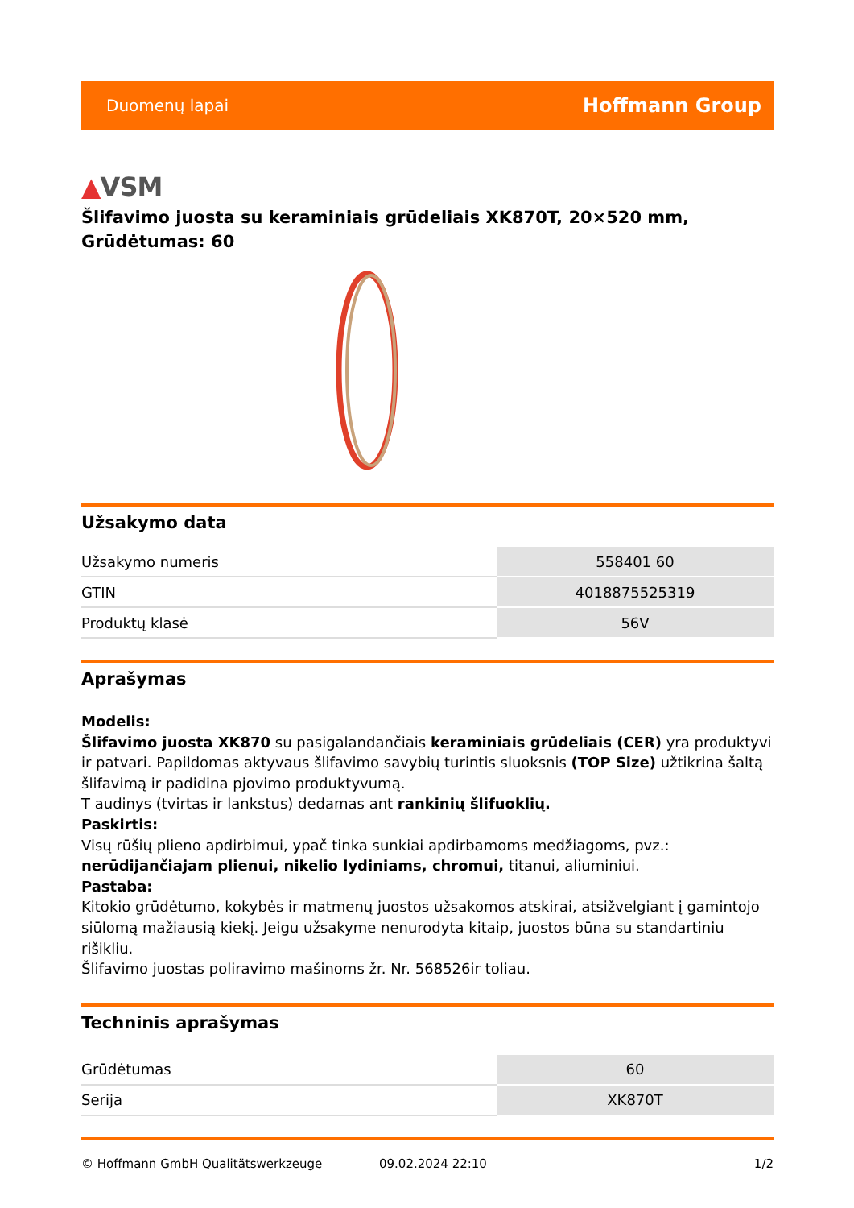Duomenų lapai
Hoffmann Group
▲VSM
Šlifavimo juosta su keraminiais grūdeliais XK870T, 20×520 mm, Grūdėtumas: 60
Užsakymo data
| Užsakymo numeris | 558401 60 |
| GTIN | 4018875525319 |
| Produktų klasė | 56V |
Aprašymas
Modelis:
Šlifavimo juosta XK870 su pasigalandančiais keraminiais grūdeliais (CER) yra produktyvi ir patvari. Papildomas aktyvaus šlifavimo savybių turintis sluoksnis (TOP Size) užtikrina šaltą šlifavimą ir padidina pjovimo produktyvumą.
T audinys (tvirtas ir lankstus) dedamas ant rankinių šlifuoklių.
Paskirtis:
Visų rūšių plieno apdirbimui, ypač tinka sunkiai apdirbamoms medžiagoms, pvz.:
nerūdijančiajam plienui, nikelio lydiniams, chromui, titanui, aliuminiui.
Pastaba:
Kitokio grūdėtumo, kokybės ir matmenų juostos užsakomos atskirai, atsižvelgiant į gamintojo siūlomą mažiausią kiekį. Jeigu užsakyme nenurodyta kitaip, juostos būna su standartiniu rišikliu.
Šlifavimo juostas poliravimo mašinoms žr. Nr. 568526ir toliau.
Techninis aprašymas
| Grūdėtumas | 60 |
| Serija | XK870T |
© Hoffmann GmbH Qualitätswerkzeuge 09.02.2024 22:10 1/2